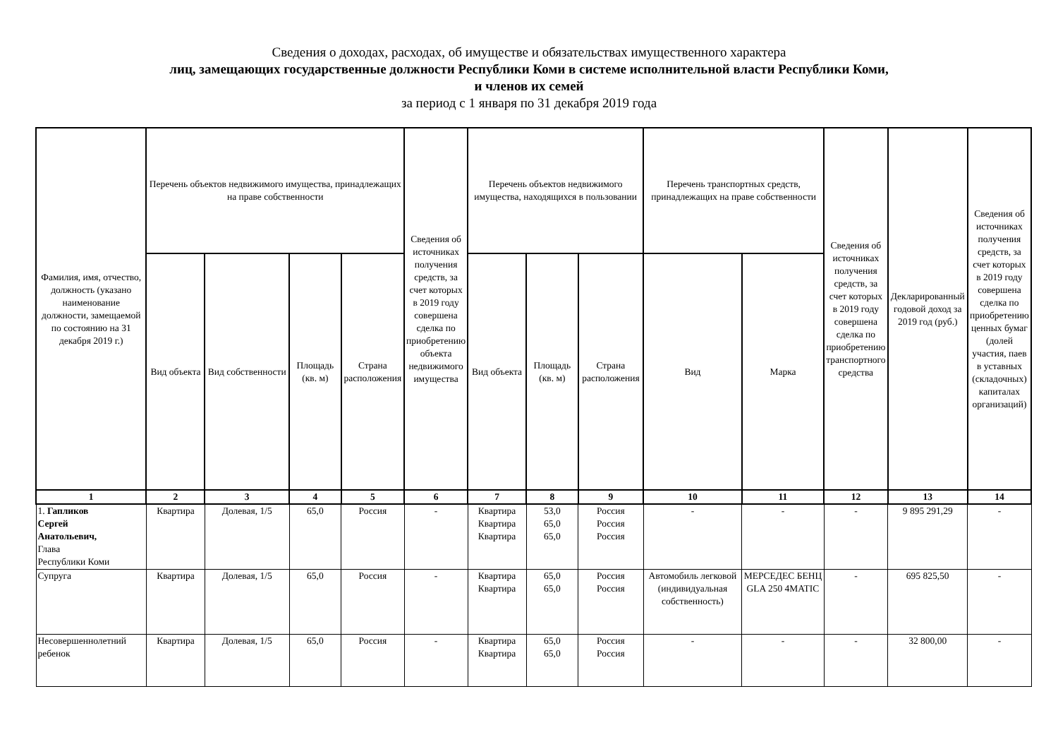Сведения о доходах, расходах, об имуществе и обязательствах имущественного характера
лиц, замещающих государственные должности Республики Коми в системе исполнительной власти Республики Коми,
и членов их семей
за период с 1 января по 31 декабря 2019 года
| Фамилия, имя, отчество, должность (указано наименование должности, замещаемой по состоянию на 31 декабря 2019 г.) | Перечень объектов недвижимого имущества, принадлежащих на праве собственности | | | | Сведения об источниках получения средств, за счет которых в 2019 году совершена сделка по приобретению объекта недвижимого имущества | Перечень объектов недвижимого имущества, находящихся в пользовании | | | Перечень транспортных средств, принадлежащих на праве собственности | | Сведения об источниках получения средств, за счет которых в 2019 году совершена сделка по приобретению транспортного средства | Декларированный годовой доход за 2019 год (руб.) | Сведения об источниках получения средств, за счет которых в 2019 году совершена сделка по приобретению ценных бумаг (долей участия, паев в уставных (складочных) капиталах организаций) |
| --- | --- | --- | --- | --- | --- | --- | --- | --- | --- | --- | --- | --- | --- |
| | Вид объекта | Вид собственности | Площадь (кв. м) | Страна расположения | | Вид объекта | Площадь (кв. м) | Страна расположения | Вид | Марка | | | |
| 1 | 2 | 3 | 4 | 5 | 6 | 7 | 8 | 9 | 10 | 11 | 12 | 13 | 14 |
| 1. Гапликов Сергей Анатольевич, Глава Республики Коми | Квартира | Долевая, 1/5 | 65,0 | Россия | - | Квартира Квартира Квартира | 53,0 65,0 65,0 | Россия Россия Россия | - | - | - | 9 895 291,29 | - |
| Супруга | Квартира | Долевая, 1/5 | 65,0 | Россия | - | Квартира Квартира | 65,0 65,0 | Россия Россия | Автомобиль легковой (индивидуальная собственность) | МЕРСЕДЕС БЕНЦ GLA 250 4MATIC | - | 695 825,50 | - |
| Несовершеннолетний ребенок | Квартира | Долевая, 1/5 | 65,0 | Россия | - | Квартира Квартира | 65,0 65,0 | Россия Россия | - | - | - | 32 800,00 | - |